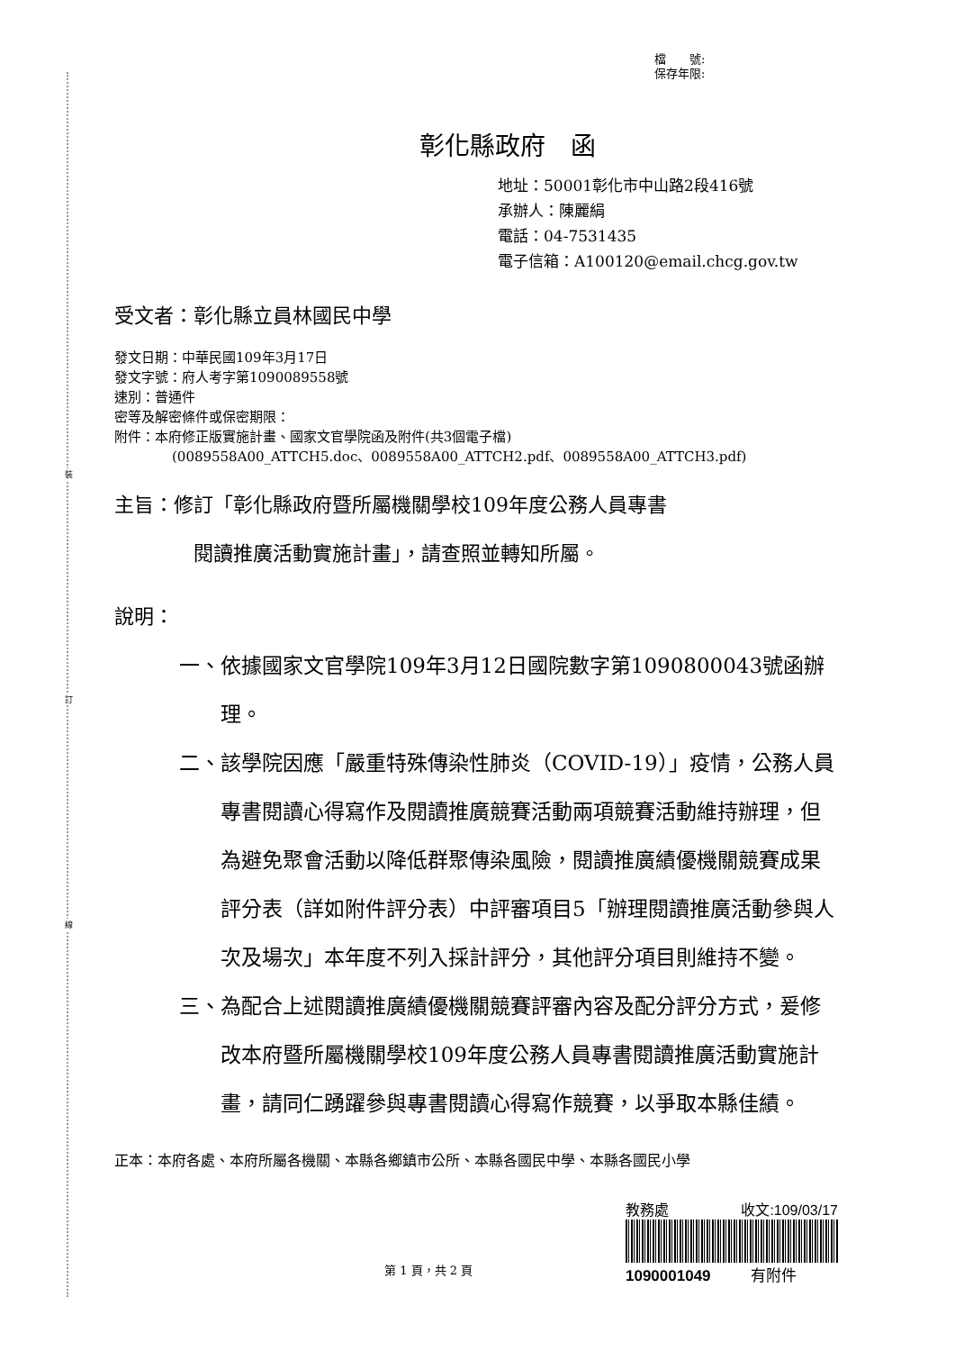裝
訂
線
檔　　號:
保存年限:
彰化縣政府　函
地址：50001彰化市中山路2段416號
承辦人：陳麗絹
電話：04-7531435
電子信箱：A100120@email.chcg.gov.tw
受文者：彰化縣立員林國民中學
發文日期：中華民國109年3月17日
發文字號：府人考字第1090089558號
速別：普通件
密等及解密條件或保密期限：
附件：本府修正版實施計畫、國家文官學院函及附件(共3個電子檔)
(0089558A00_ATTCH5.doc、0089558A00_ATTCH2.pdf、0089558A00_ATTCH3.pdf)
主旨：修訂「彰化縣政府暨所屬機關學校109年度公務人員專書
閱讀推廣活動實施計畫」，請查照並轉知所屬。
說明：
一、 依據國家文官學院109年3月12日國院數字第1090800043號函辦理。
二、 該學院因應「嚴重特殊傳染性肺炎（COVID-19）」疫情，公務人員專書閱讀心得寫作及閱讀推廣競賽活動兩項競賽活動維持辦理，但為避免聚會活動以降低群聚傳染風險，閱讀推廣績優機關競賽成果評分表（詳如附件評分表）中評審項目5「辦理閱讀推廣活動參與人次及場次」本年度不列入採計評分，其他評分項目則維持不變。
三、 為配合上述閱讀推廣績優機關競賽評審內容及配分評分方式，爰修改本府暨所屬機關學校109年度公務人員專書閱讀推廣活動實施計畫，請同仁踴躍參與專書閱讀心得寫作競賽，以爭取本縣佳績。
正本： 本府各處、本府所屬各機關、本縣各鄉鎮市公所、本縣各國民中學、本縣各國民小學
第 1 頁，共 2 頁
教務處 收文:109/03/17
1090001049 有附件